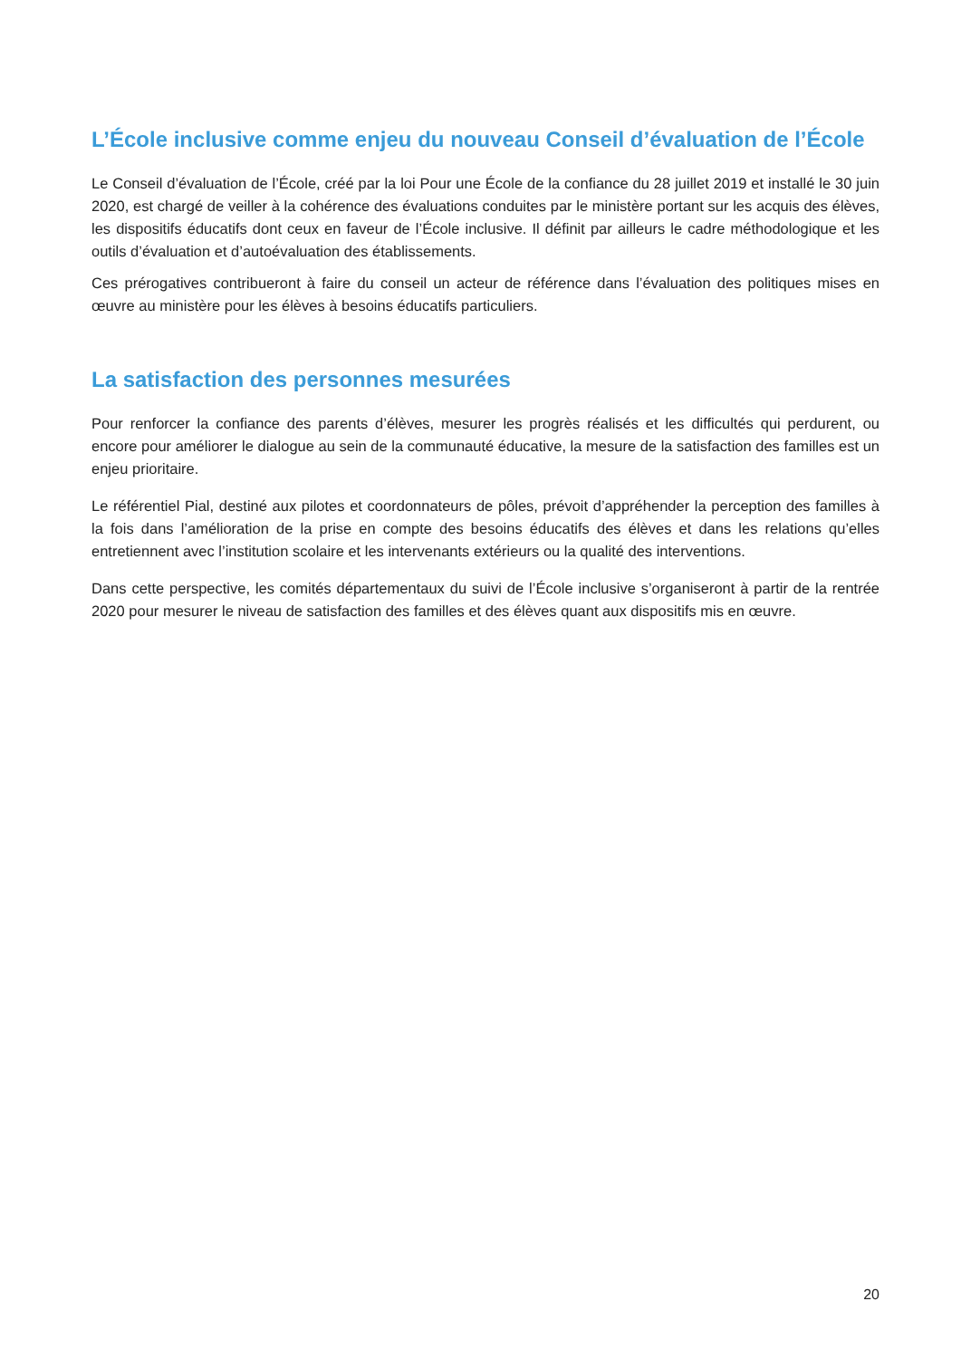L’École inclusive comme enjeu du nouveau Conseil d’évaluation de l’École
Le Conseil d’évaluation de l’École, créé par la loi Pour une École de la confiance du 28 juillet 2019 et installé le 30 juin 2020, est chargé de veiller à la cohérence des évaluations conduites par le ministère portant sur les acquis des élèves, les dispositifs éducatifs dont ceux en faveur de l’École inclusive. Il définit par ailleurs le cadre méthodologique et les outils d’évaluation et d’autoévaluation des établissements.
Ces prérogatives contribueront à faire du conseil un acteur de référence dans l’évaluation des politiques mises en œuvre au ministère pour les élèves à besoins éducatifs particuliers.
La satisfaction des personnes mesurées
Pour renforcer la confiance des parents d’élèves, mesurer les progrès réalisés et les difficultés qui perdurent, ou encore pour améliorer le dialogue au sein de la communauté éducative, la mesure de la satisfaction des familles est un enjeu prioritaire.
Le référentiel Pial, destiné aux pilotes et coordonnateurs de pôles, prévoit d’appréhender la perception des familles à la fois dans l’amélioration de la prise en compte des besoins éducatifs des élèves et dans les relations qu’elles entretiennent avec l’institution scolaire et les intervenants extérieurs ou la qualité des interventions.
Dans cette perspective, les comités départementaux du suivi de l’École inclusive s’organiseront à partir de la rentrée 2020 pour mesurer le niveau de satisfaction des familles et des élèves quant aux dispositifs mis en œuvre.
20